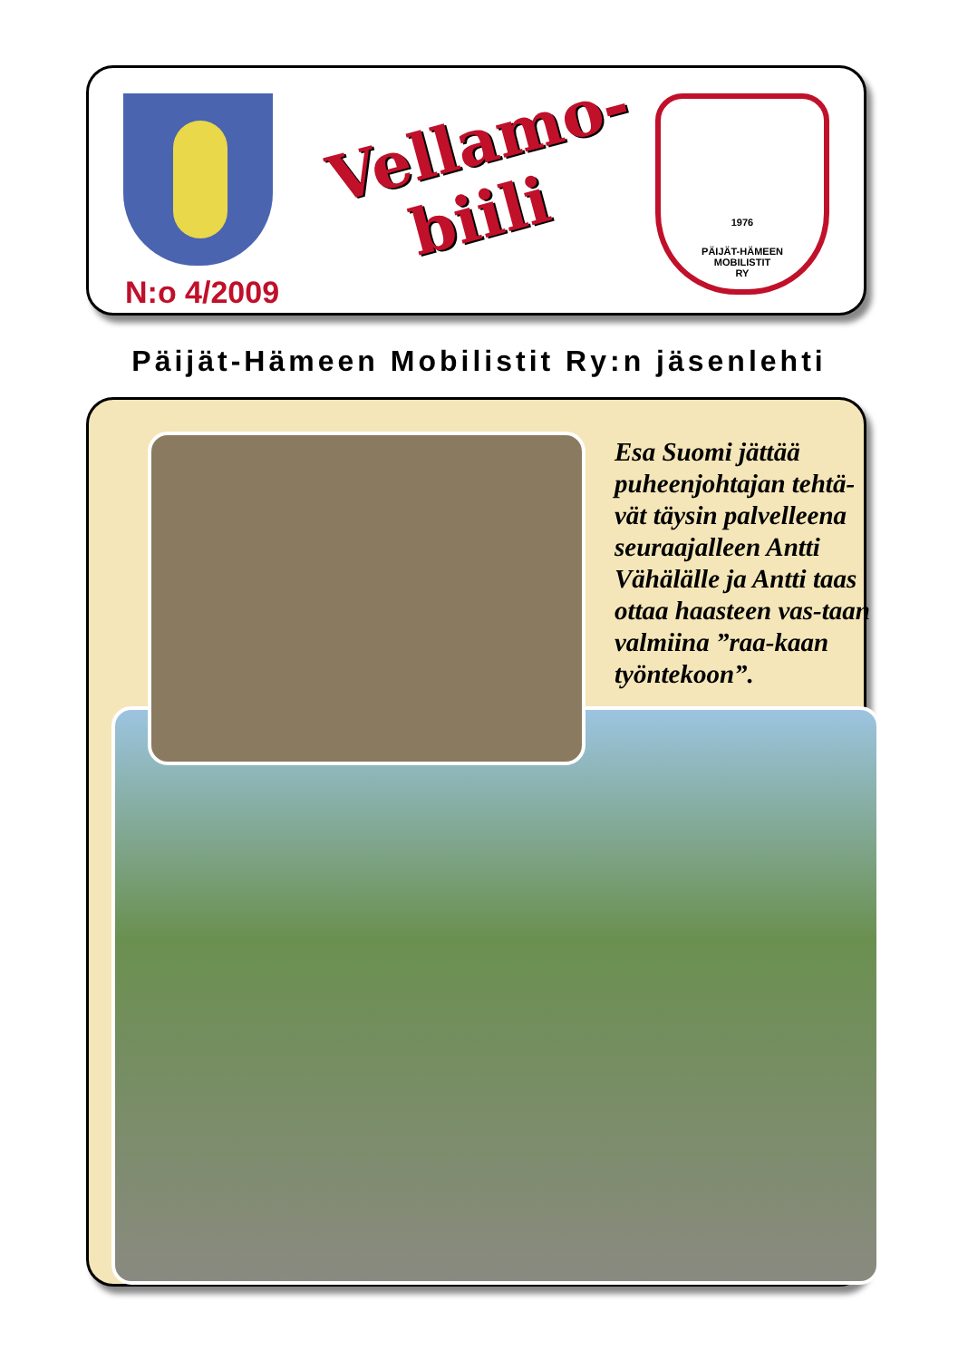Vellamo-
biili
N:o 4/2009
1976
PÄIJÄT-HÄMEEN
MOBILISTIT
RY
Päijät-Hämeen Mobilistit Ry:n jäsenlehti
Esa Suomi jättää puheenjohtajan tehtä-vät täysin palvelleena seuraajalleen Antti Vähälälle ja Antti taas ottaa haasteen vas-taan valmiina ”raa-kaan työntekoon”.